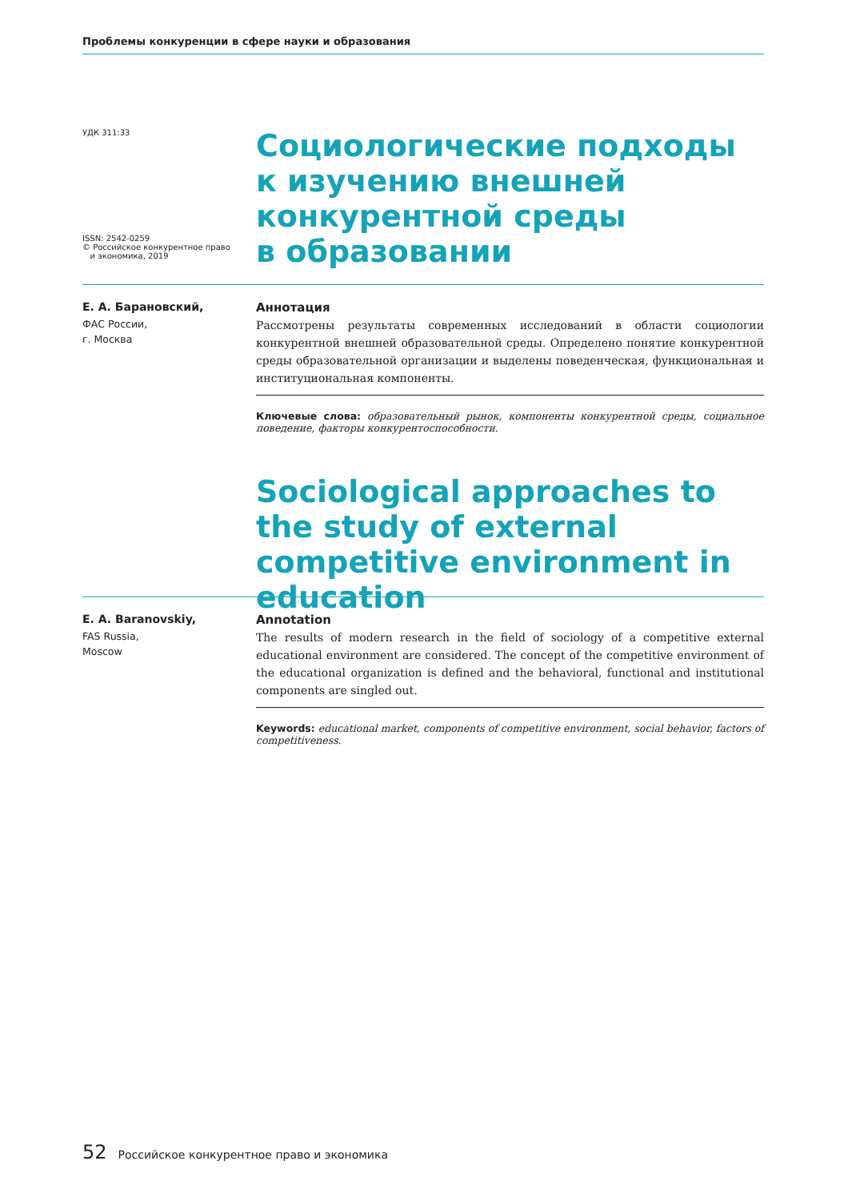Проблемы конкуренции в сфере науки и образования
УДК 311:33
ISSN: 2542-0259
© Российское конкурентное право
и экономика, 2019
Социологические подходы
к изучению внешней
конкурентной среды
в образовании
Е. А. Барановский,
ФАС России,
г. Москва
Аннотация
Рассмотрены результаты современных исследований в области социологии конкурентной внешней образовательной среды. Определено понятие конкурентной среды образовательной организации и выделены поведенческая, функциональная и институциональная компоненты.
Ключевые слова: образовательный рынок, компоненты конкурентной среды, социальное поведение, факторы конкурентоспособности.
Sociological approaches to the study of external competitive environment in education
E. A. Baranovskiy,
FAS Russia,
Moscow
Annotation
The results of modern research in the field of sociology of a competitive external educational environment are considered. The concept of the competitive environment of the educational organization is defined and the behavioral, functional and institutional components are singled out.
Keywords: educational market, components of competitive environment, social behavior, factors of competitiveness.
52 Российское конкурентное право и экономика